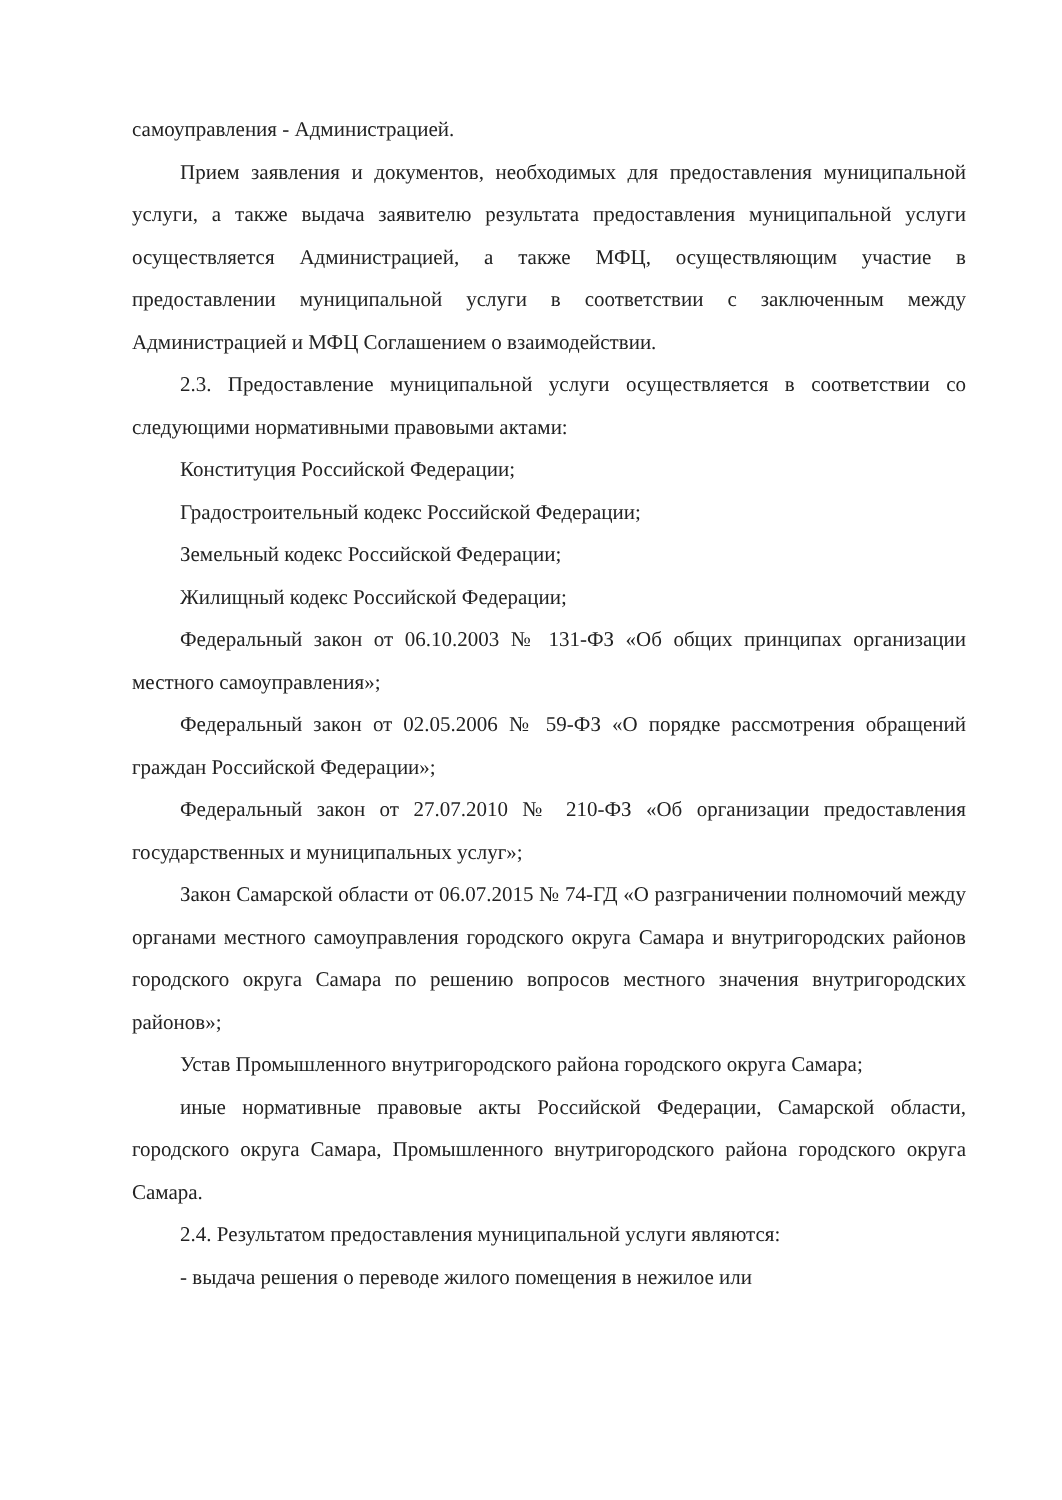самоуправления - Администрацией.
Прием заявления и документов, необходимых для предоставления муниципальной услуги, а также выдача заявителю результата предоставления муниципальной услуги осуществляется Администрацией, а также МФЦ, осуществляющим участие в предоставлении муниципальной услуги в соответствии с заключенным между Администрацией и МФЦ Соглашением о взаимодействии.
2.3. Предоставление муниципальной услуги осуществляется в соответствии со следующими нормативными правовыми актами:
Конституция Российской Федерации;
Градостроительный кодекс Российской Федерации;
Земельный кодекс Российской Федерации;
Жилищный кодекс Российской Федерации;
Федеральный закон от 06.10.2003 № 131-ФЗ «Об общих принципах организации местного самоуправления»;
Федеральный закон от 02.05.2006 № 59-ФЗ «О порядке рассмотрения обращений граждан Российской Федерации»;
Федеральный закон от 27.07.2010 № 210-ФЗ «Об организации предоставления государственных и муниципальных услуг»;
Закон Самарской области от 06.07.2015 № 74-ГД «О разграничении полномочий между органами местного самоуправления городского округа Самара и внутригородских районов городского округа Самара по решению вопросов местного значения внутригородских районов»;
Устав Промышленного внутригородского района городского округа Самара;
иные нормативные правовые акты Российской Федерации, Самарской области, городского округа Самара, Промышленного внутригородского района городского округа Самара.
2.4. Результатом предоставления муниципальной услуги являются:
- выдача решения о переводе жилого помещения в нежилое или